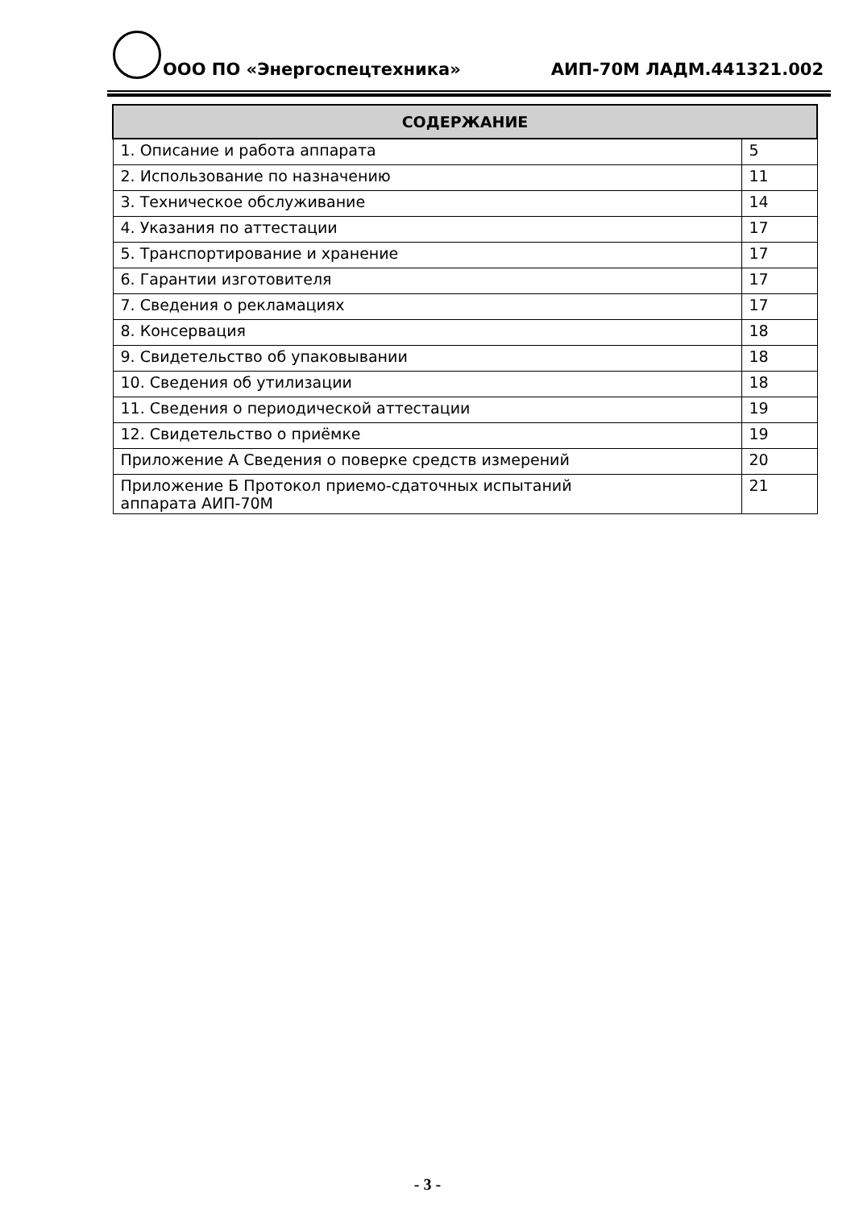ООО ПО «Энергоспецтехника» АИП-70М ЛАДМ.441321.002
| СОДЕРЖАНИЕ | |
| --- | --- |
| 1. Описание и работа аппарата | 5 |
| 2. Использование по назначению | 11 |
| 3. Техническое обслуживание | 14 |
| 4. Указания по аттестации | 17 |
| 5. Транспортирование и хранение | 17 |
| 6. Гарантии изготовителя | 17 |
| 7. Сведения о рекламациях | 17 |
| 8. Консервация | 18 |
| 9. Свидетельство об упаковывании | 18 |
| 10. Сведения об утилизации | 18 |
| 11. Сведения о периодической аттестации | 19 |
| 12. Свидетельство о приёмке | 19 |
| Приложение А Сведения о поверке средств измерений | 20 |
| Приложение Б Протокол приемо-сдаточных испытаний аппарата АИП-70М | 21 |
- 3 -